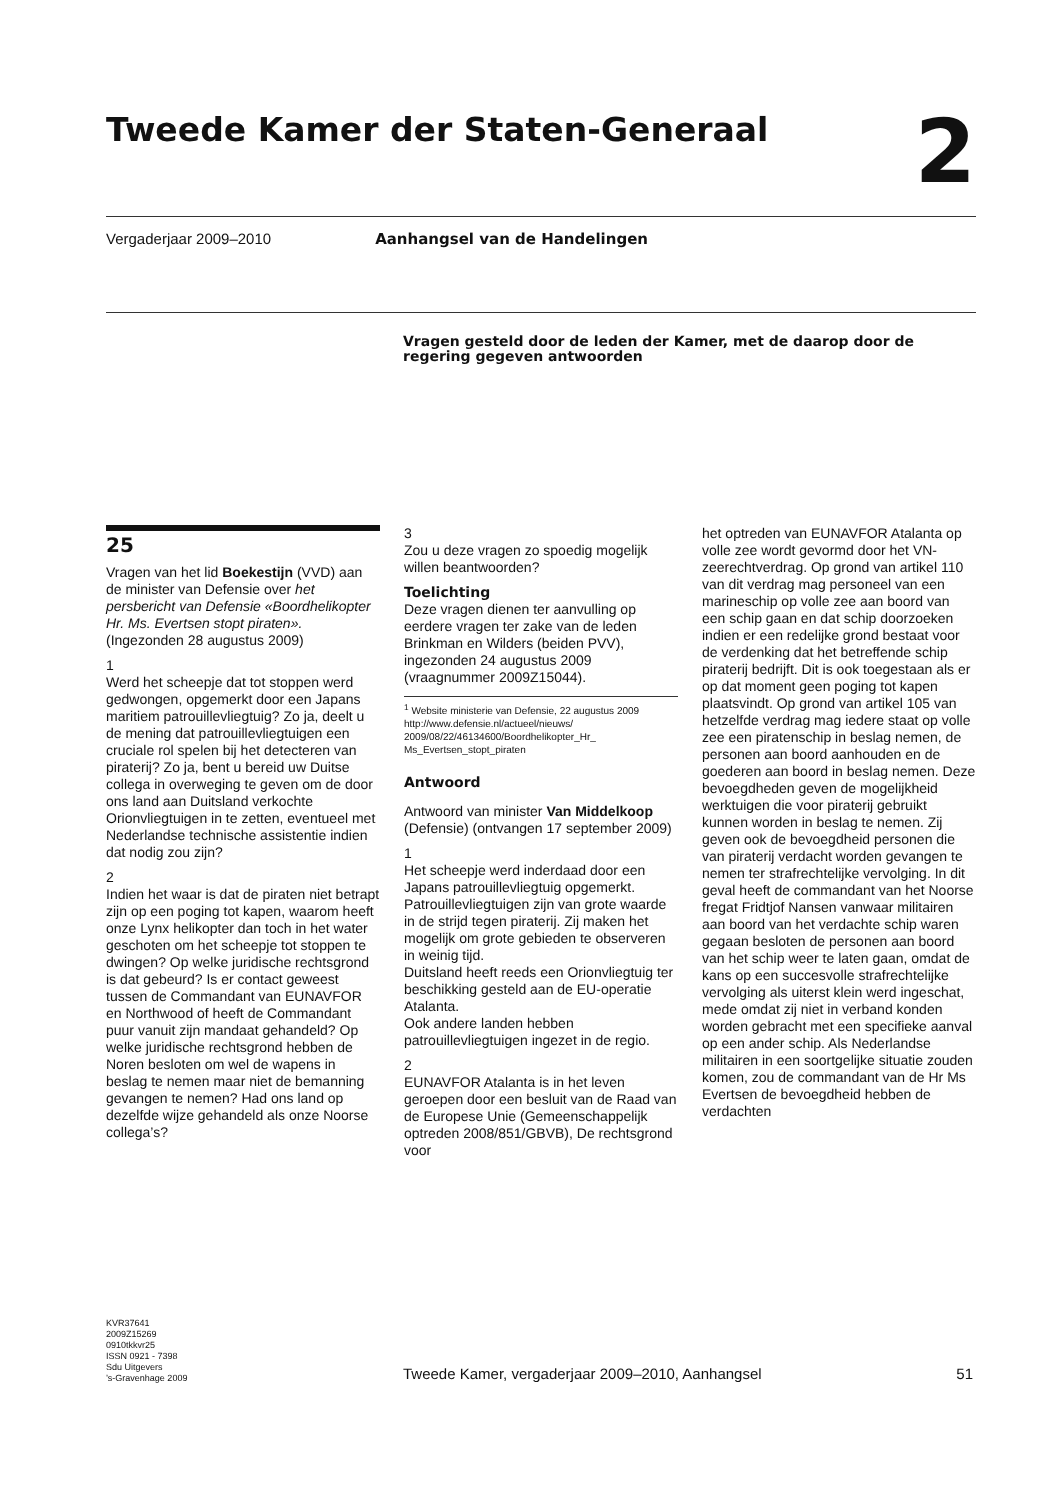Tweede Kamer der Staten-Generaal 2
Vergaderjaar 2009–2010 Aanhangsel van de Handelingen
Vragen gesteld door de leden der Kamer, met de daarop door de regering gegeven antwoorden
25
Vragen van het lid Boekestijn (VVD) aan de minister van Defensie over het persbericht van Defensie «Boordhelikopter Hr. Ms. Evertsen stopt piraten». (Ingezonden 28 augustus 2009)
1
Werd het scheepje dat tot stoppen werd gedwongen, opgemerkt door een Japans maritiem patrouillevliegtuig? Zo ja, deelt u de mening dat patrouillevliegtuigen een cruciale rol spelen bij het detecteren van piraterij? Zo ja, bent u bereid uw Duitse collega in overweging te geven om de door ons land aan Duitsland verkochte Orionvliegtuigen in te zetten, eventueel met Nederlandse technische assistentie indien dat nodig zou zijn?
2
Indien het waar is dat de piraten niet betrapt zijn op een poging tot kapen, waarom heeft onze Lynx helikopter dan toch in het water geschoten om het scheepje tot stoppen te dwingen? Op welke juridische rechtsgrond is dat gebeurd? Is er contact geweest tussen de Commandant van EUNAVFOR en Northwood of heeft de Commandant puur vanuit zijn mandaat gehandeld? Op welke juridische rechtsgrond hebben de Noren besloten om wel de wapens in beslag te nemen maar niet de bemanning gevangen te nemen? Had ons land op dezelfde wijze gehandeld als onze Noorse collega’s?
3
Zou u deze vragen zo spoedig mogelijk willen beantwoorden?
Toelichting
Deze vragen dienen ter aanvulling op eerdere vragen ter zake van de leden Brinkman en Wilders (beiden PVV), ingezonden 24 augustus 2009 (vraagnummer 2009Z15044).
<sup>1</sup> Website ministerie van Defensie, 22 augustus 2009
http://www.defensie.nl/actueel/nieuws/ 2009/08/22/46134600/Boordhelikopter_Hr_ Ms_Evertsen_stopt_piraten
Antwoord
Antwoord van minister Van Middelkoop (Defensie) (ontvangen 17 september 2009)
1
Het scheepje werd inderdaad door een Japans patrouillevliegtuig opgemerkt. Patrouillevliegtuigen zijn van grote waarde in de strijd tegen piraterij. Zij maken het mogelijk om grote gebieden te observeren in weinig tijd.
Duitsland heeft reeds een Orionvliegtuig ter beschikking gesteld aan de EU-operatie Atalanta.
Ook andere landen hebben patrouillevliegtuigen ingezet in de regio.
2
EUNAVFOR Atalanta is in het leven geroepen door een besluit van de Raad van de Europese Unie (Gemeenschappelijk optreden 2008/851/GBVB), De rechtsgrond voor
het optreden van EUNAVFOR Atalanta op volle zee wordt gevormd door het VN-zeerechtverdrag. Op grond van artikel 110 van dit verdrag mag personeel van een marineschip op volle zee aan boord van een schip gaan en dat schip doorzoeken indien er een redelijke grond bestaat voor de verdenking dat het betreffende schip piraterij bedrijft. Dit is ook toegestaan als er op dat moment geen poging tot kapen plaatsvindt. Op grond van artikel 105 van hetzelfde verdrag mag iedere staat op volle zee een piratenschip in beslag nemen, de personen aan boord aanhouden en de goederen aan boord in beslag nemen. Deze bevoegdheden geven de mogelijkheid werktuigen die voor piraterij gebruikt kunnen worden in beslag te nemen. Zij geven ook de bevoegdheid personen die van piraterij verdacht worden gevangen te nemen ter strafrechtelijke vervolging. In dit geval heeft de commandant van het Noorse fregat Fridtjof Nansen vanwaar militairen aan boord van het verdachte schip waren gegaan besloten de personen aan boord van het schip weer te laten gaan, omdat de kans op een succesvolle strafrechtelijke vervolging als uiterst klein werd ingeschat, mede omdat zij niet in verband konden worden gebracht met een specifieke aanval op een ander schip. Als Nederlandse militairen in een soortgelijke situatie zouden komen, zou de commandant van de Hr Ms Evertsen de bevoegdheid hebben de verdachten
KVR37641
2009Z15269
0910tkkvr25
ISSN 0921 - 7398
Sdu Uitgevers
’s-Gravenhage 2009
Tweede Kamer, vergaderjaar 2009–2010, Aanhangsel 51